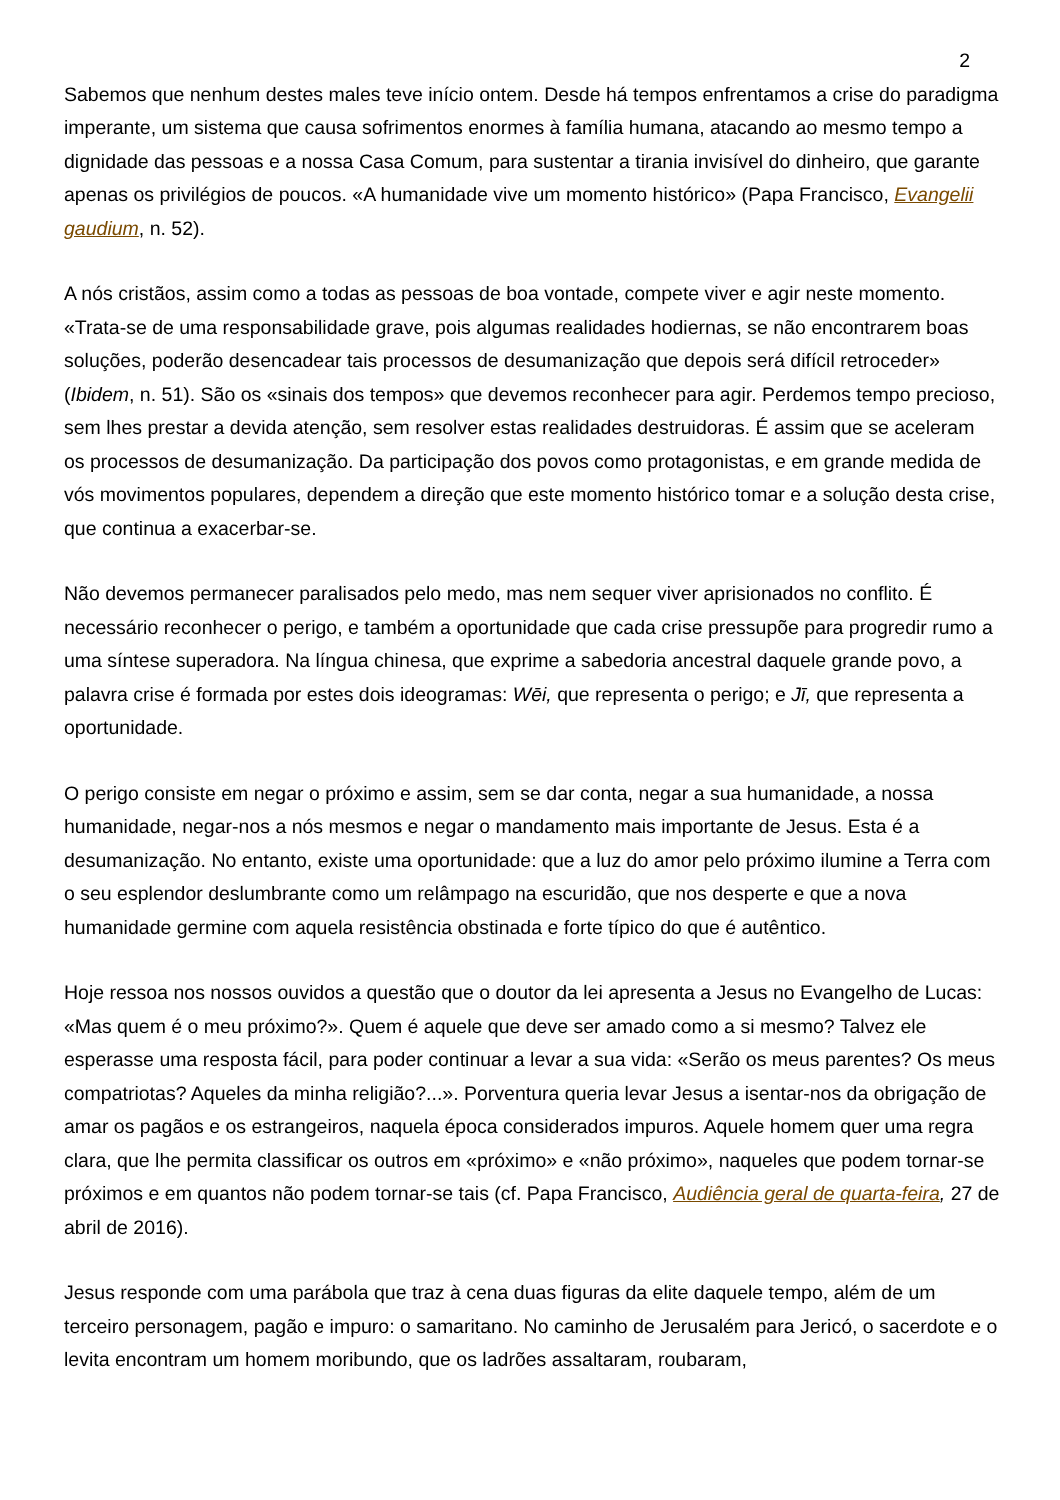2
Sabemos que nenhum destes males teve início ontem. Desde há tempos enfrentamos a crise do paradigma imperante, um sistema que causa sofrimentos enormes à família humana, atacando ao mesmo tempo a dignidade das pessoas e a nossa Casa Comum, para sustentar a tirania invisível do dinheiro, que garante apenas os privilégios de poucos. «A humanidade vive um momento histórico» (Papa Francisco, Evangelii gaudium, n. 52).
A nós cristãos, assim como a todas as pessoas de boa vontade, compete viver e agir neste momento. «Trata-se de uma responsabilidade grave, pois algumas realidades hodiernas, se não encontrarem boas soluções, poderão desencadear tais processos de desumanização que depois será difícil retroceder» (Ibidem, n. 51). São os «sinais dos tempos» que devemos reconhecer para agir. Perdemos tempo precioso, sem lhes prestar a devida atenção, sem resolver estas realidades destruidoras. É assim que se aceleram os processos de desumanização. Da participação dos povos como protagonistas, e em grande medida de vós movimentos populares, dependem a direção que este momento histórico tomar e a solução desta crise, que continua a exacerbar-se.
Não devemos permanecer paralisados pelo medo, mas nem sequer viver aprisionados no conflito. É necessário reconhecer o perigo, e também a oportunidade que cada crise pressupõe para progredir rumo a uma síntese superadora. Na língua chinesa, que exprime a sabedoria ancestral daquele grande povo, a palavra crise é formada por estes dois ideogramas: Wēi, que representa o perigo; e Jī, que representa a oportunidade.
O perigo consiste em negar o próximo e assim, sem se dar conta, negar a sua humanidade, a nossa humanidade, negar-nos a nós mesmos e negar o mandamento mais importante de Jesus. Esta é a desumanização. No entanto, existe uma oportunidade: que a luz do amor pelo próximo ilumine a Terra com o seu esplendor deslumbrante como um relâmpago na escuridão, que nos desperte e que a nova humanidade germine com aquela resistência obstinada e forte típico do que é autêntico.
Hoje ressoa nos nossos ouvidos a questão que o doutor da lei apresenta a Jesus no Evangelho de Lucas: «Mas quem é o meu próximo?». Quem é aquele que deve ser amado como a si mesmo? Talvez ele esperasse uma resposta fácil, para poder continuar a levar a sua vida: «Serão os meus parentes? Os meus compatriotas? Aqueles da minha religião?...». Porventura queria levar Jesus a isentar-nos da obrigação de amar os pagãos e os estrangeiros, naquela época considerados impuros. Aquele homem quer uma regra clara, que lhe permita classificar os outros em «próximo» e «não próximo», naqueles que podem tornar-se próximos e em quantos não podem tornar-se tais (cf. Papa Francisco, Audiência geral de quarta-feira, 27 de abril de 2016).
Jesus responde com uma parábola que traz à cena duas figuras da elite daquele tempo, além de um terceiro personagem, pagão e impuro: o samaritano. No caminho de Jerusalém para Jericó, o sacerdote e o levita encontram um homem moribundo, que os ladrões assaltaram, roubaram,